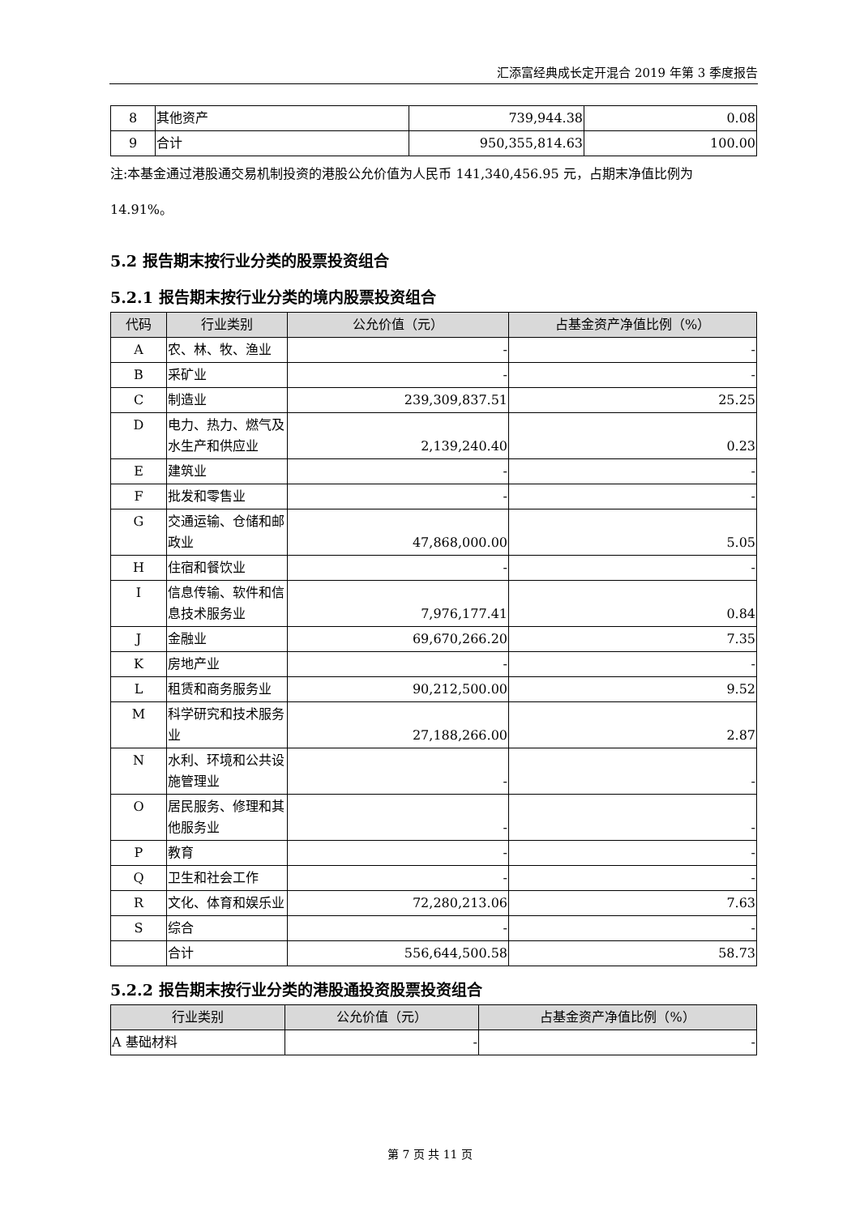汇添富经典成长定开混合 2019 年第 3 季度报告
| 8 | 其他资产 | 739,944.38 | 0.08 |
| 9 | 合计 | 950,355,814.63 | 100.00 |
注:本基金通过港股通交易机制投资的港股公允价值为人民币 141,340,456.95 元，占期末净值比例为 14.91%。
5.2 报告期末按行业分类的股票投资组合
5.2.1 报告期末按行业分类的境内股票投资组合
| 代码 | 行业类别 | 公允价值（元） | 占基金资产净值比例（%） |
| --- | --- | --- | --- |
| A | 农、林、牧、渔业 | - | - |
| B | 采矿业 | - | - |
| C | 制造业 | 239,309,837.51 | 25.25 |
| D | 电力、热力、燃气及水生产和供应业 | 2,139,240.40 | 0.23 |
| E | 建筑业 | - | - |
| F | 批发和零售业 | - | - |
| G | 交通运输、仓储和邮政业 | 47,868,000.00 | 5.05 |
| H | 住宿和餐饮业 | - | - |
| I | 信息传输、软件和信息技术服务业 | 7,976,177.41 | 0.84 |
| J | 金融业 | 69,670,266.20 | 7.35 |
| K | 房地产业 | - | - |
| L | 租赁和商务服务业 | 90,212,500.00 | 9.52 |
| M | 科学研究和技术服务业 | 27,188,266.00 | 2.87 |
| N | 水利、环境和公共设施管理业 | - | - |
| O | 居民服务、修理和其他服务业 | - | - |
| P | 教育 | - | - |
| Q | 卫生和社会工作 | - | - |
| R | 文化、体育和娱乐业 | 72,280,213.06 | 7.63 |
| S | 综合 | - | - |
| | 合计 | 556,644,500.58 | 58.73 |
5.2.2 报告期末按行业分类的港股通投资股票投资组合
| 行业类别 | 公允价值（元） | 占基金资产净值比例（%） |
| --- | --- | --- |
| A 基础材料 | - | - |
第 7 页 共 11 页